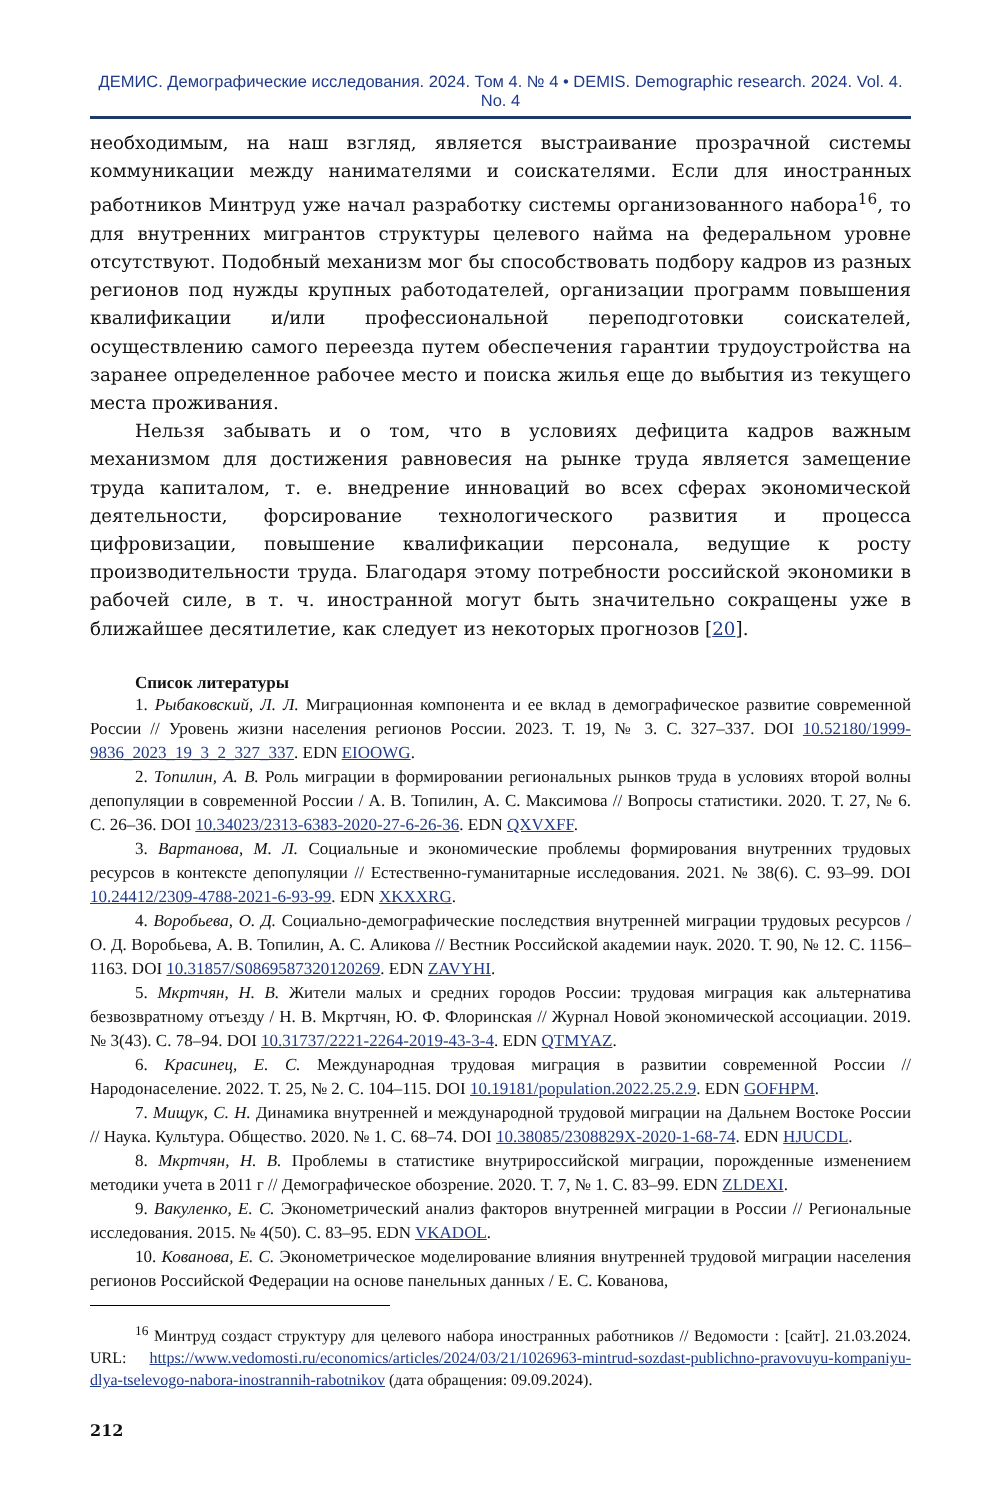ДЕМИС. Демографические исследования. 2024. Том 4. № 4 • DEMIS. Demographic research. 2024. Vol. 4. No. 4
необходимым, на наш взгляд, является выстраивание прозрачной системы коммуникации между нанимателями и соискателями. Если для иностранных работников Минтруд уже начал разработку системы организованного набора<sup>16</sup>, то для внутренних мигрантов структуры целевого найма на федеральном уровне отсутствуют. Подобный механизм мог бы способствовать подбору кадров из разных регионов под нужды крупных работодателей, организации программ повышения квалификации и/или профессиональной переподготовки соискателей, осуществлению самого переезда путем обеспечения гарантии трудоустройства на заранее определенное рабочее место и поиска жилья еще до выбытия из текущего места проживания.
Нельзя забывать и о том, что в условиях дефицита кадров важным механизмом для достижения равновесия на рынке труда является замещение труда капиталом, т. е. внедрение инноваций во всех сферах экономической деятельности, форсирование технологического развития и процесса цифровизации, повышение квалификации персонала, ведущие к росту производительности труда. Благодаря этому потребности российской экономики в рабочей силе, в т. ч. иностранной могут быть значительно сокращены уже в ближайшее десятилетие, как следует из некоторых прогнозов [20].
Список литературы
1. Рыбаковский, Л. Л. Миграционная компонента и ее вклад в демографическое развитие современной России // Уровень жизни населения регионов России. 2023. Т. 19, № 3. С. 327–337. DOI 10.52180/1999-9836_2023_19_3_2_327_337. EDN EIOOWG.
2. Топилин, А. В. Роль миграции в формировании региональных рынков труда в условиях второй волны депопуляции в современной России / А. В. Топилин, А. С. Максимова // Вопросы статистики. 2020. Т. 27, № 6. С. 26–36. DOI 10.34023/2313-6383-2020-27-6-26-36. EDN QXVXFF.
3. Вартанова, М. Л. Социальные и экономические проблемы формирования внутренних трудовых ресурсов в контексте депопуляции // Естественно-гуманитарные исследования. 2021. № 38(6). С. 93–99. DOI 10.24412/2309-4788-2021-6-93-99. EDN XKXXRG.
4. Воробьева, О. Д. Социально-демографические последствия внутренней миграции трудовых ресурсов / О. Д. Воробьева, А. В. Топилин, А. С. Аликова // Вестник Российской академии наук. 2020. Т. 90, № 12. С. 1156–1163. DOI 10.31857/S0869587320120269. EDN ZAVYHI.
5. Мкртчян, Н. В. Жители малых и средних городов России: трудовая миграция как альтернатива безвозвратному отъезду / Н. В. Мкртчян, Ю. Ф. Флоринская // Журнал Новой экономической ассоциации. 2019. № 3(43). С. 78–94. DOI 10.31737/2221-2264-2019-43-3-4. EDN QTMYAZ.
6. Красинец, Е. С. Международная трудовая миграция в развитии современной России // Народонаселение. 2022. Т. 25, № 2. С. 104–115. DOI 10.19181/population.2022.25.2.9. EDN GOFHPM.
7. Мищук, С. Н. Динамика внутренней и международной трудовой миграции на Дальнем Востоке России // Наука. Культура. Общество. 2020. № 1. С. 68–74. DOI 10.38085/2308829X-2020-1-68-74. EDN HJUCDL.
8. Мкртчян, Н. В. Проблемы в статистике внутрироссийской миграции, порожденные изменением методики учета в 2011 г // Демографическое обозрение. 2020. Т. 7, № 1. С. 83–99. EDN ZLDEXI.
9. Вакуленко, Е. С. Эконометрический анализ факторов внутренней миграции в России // Региональные исследования. 2015. № 4(50). С. 83–95. EDN VKADOL.
10. Кованова, Е. С. Эконометрическое моделирование влияния внутренней трудовой миграции населения регионов Российской Федерации на основе панельных данных / Е. С. Кованова,
<sup>16</sup> Минтруд создаст структуру для целевого набора иностранных работников // Ведомости : [сайт]. 21.03.2024. URL: https://www.vedomosti.ru/economics/articles/2024/03/21/1026963-mintrud-sozdast-publichno-pravovuyu-kompaniyu-dlya-tselevogo-nabora-inostrannih-rabotnikov (дата обращения: 09.09.2024).
212